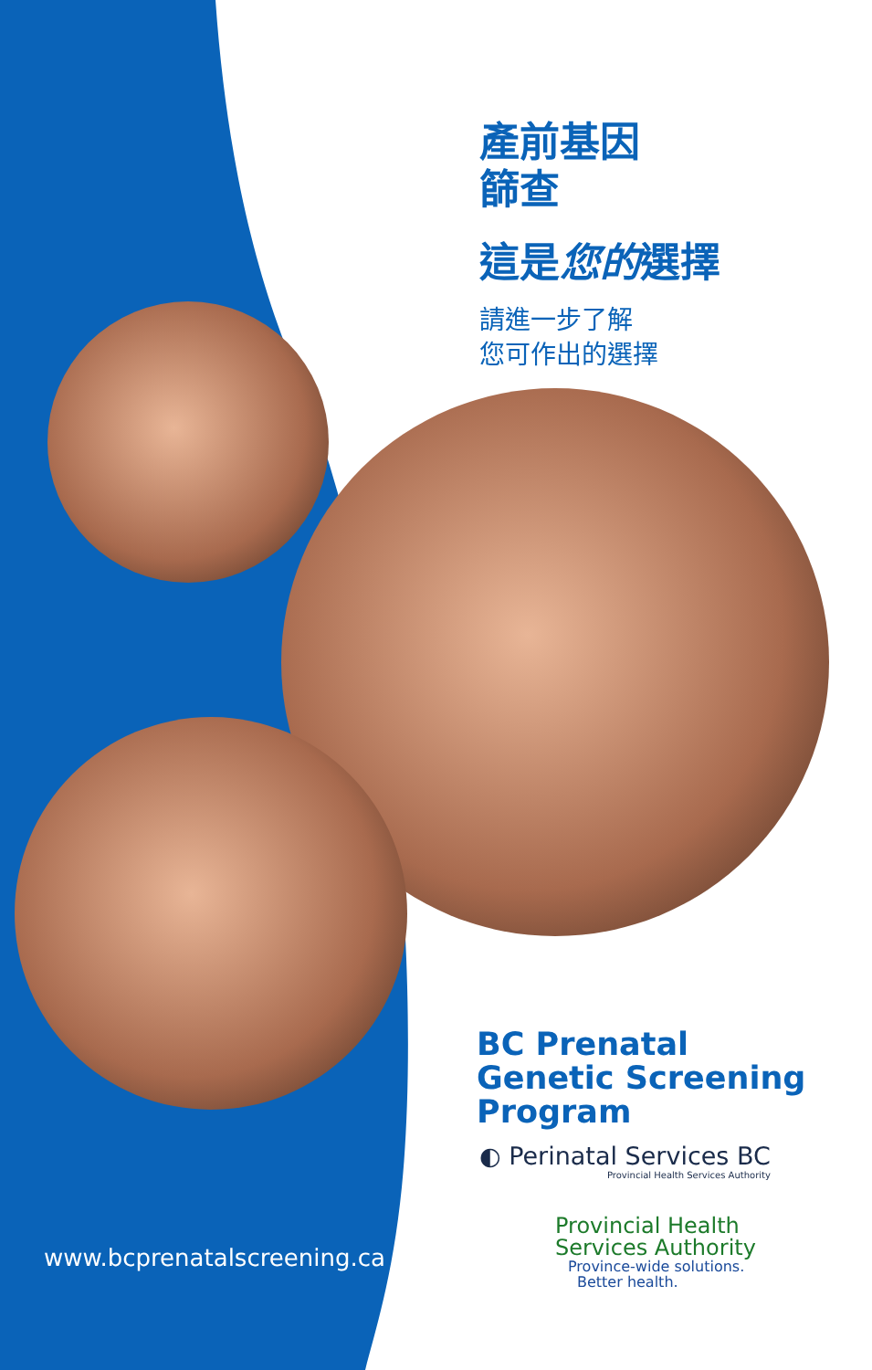產前基因
篩查
這是您的選擇
請進一步了解
您可作出的選擇
BC Prenatal
Genetic Screening
Program
◐ Perinatal Services BC
Provincial Health Services Authority
Provincial Health
Services Authority
Province-wide solutions.
Better health.
www.bcprenatalscreening.ca